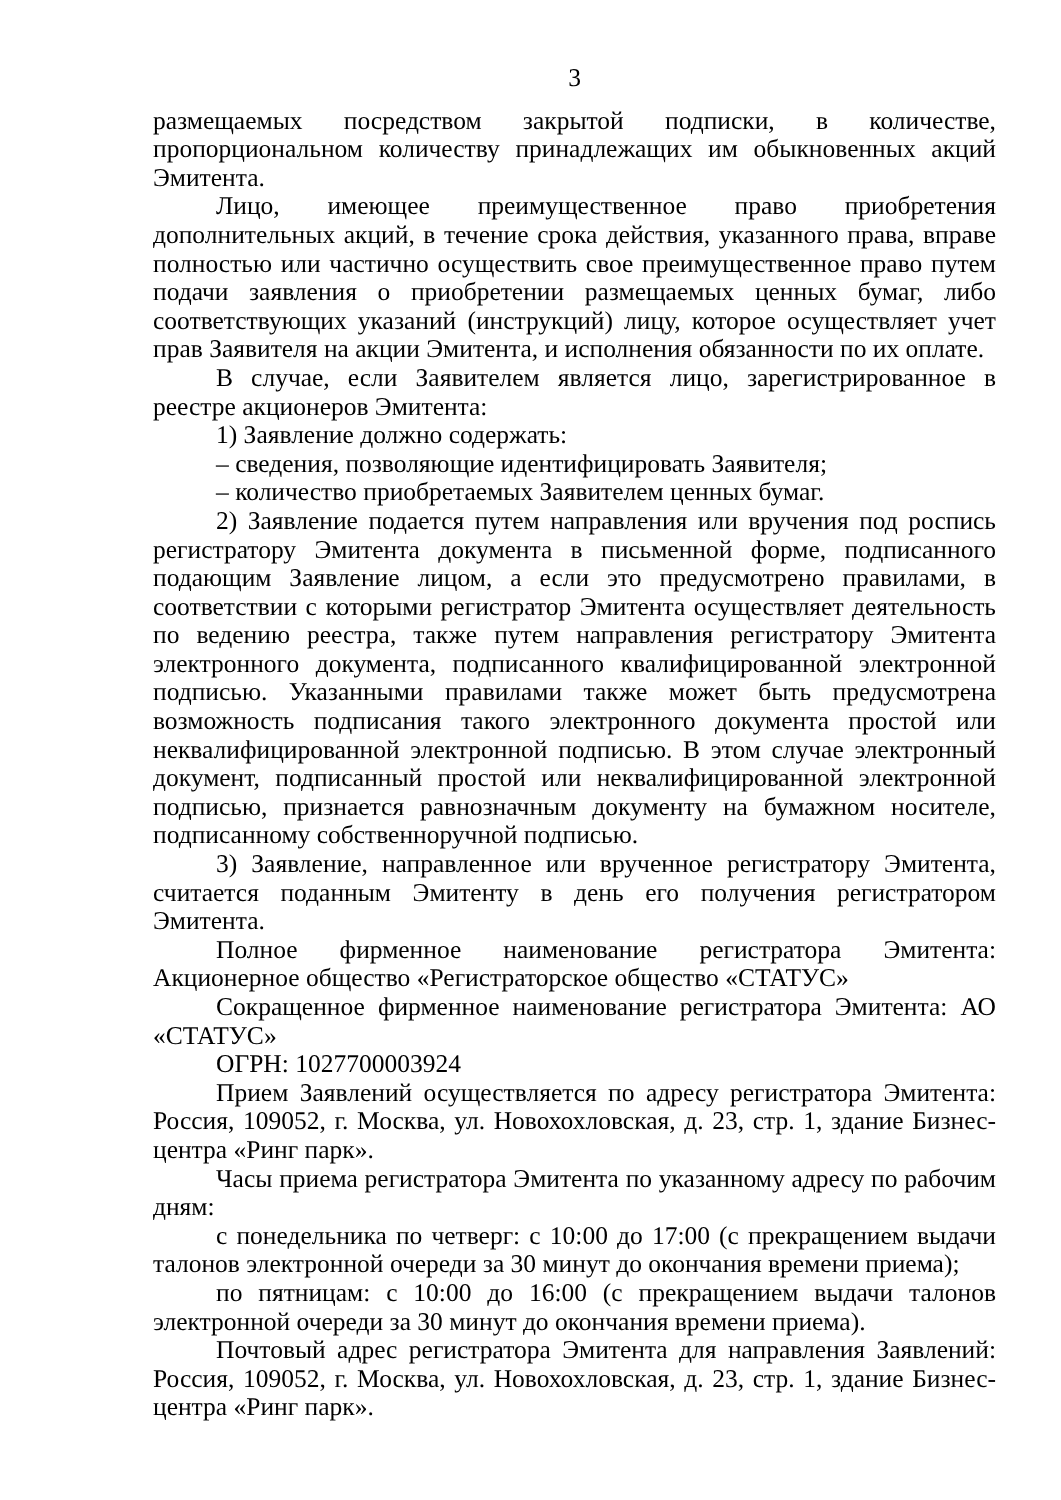3
размещаемых посредством закрытой подписки, в количестве, пропорциональном количеству принадлежащих им обыкновенных акций Эмитента.
Лицо, имеющее преимущественное право приобретения дополнительных акций, в течение срока действия, указанного права, вправе полностью или частично осуществить свое преимущественное право путем подачи заявления о приобретении размещаемых ценных бумаг, либо соответствующих указаний (инструкций) лицу, которое осуществляет учет прав Заявителя на акции Эмитента, и исполнения обязанности по их оплате.
В случае, если Заявителем является лицо, зарегистрированное в реестре акционеров Эмитента:
1) Заявление должно содержать:
– сведения, позволяющие идентифицировать Заявителя;
– количество приобретаемых Заявителем ценных бумаг.
2) Заявление подается путем направления или вручения под роспись регистратору Эмитента документа в письменной форме, подписанного подающим Заявление лицом, а если это предусмотрено правилами, в соответствии с которыми регистратор Эмитента осуществляет деятельность по ведению реестра, также путем направления регистратору Эмитента электронного документа, подписанного квалифицированной электронной подписью. Указанными правилами также может быть предусмотрена возможность подписания такого электронного документа простой или неквалифицированной электронной подписью. В этом случае электронный документ, подписанный простой или неквалифицированной электронной подписью, признается равнозначным документу на бумажном носителе, подписанному собственноручной подписью.
3) Заявление, направленное или врученное регистратору Эмитента, считается поданным Эмитенту в день его получения регистратором Эмитента.
Полное фирменное наименование регистратора Эмитента: Акционерное общество «Регистраторское общество «СТАТУС»
Сокращенное фирменное наименование регистратора Эмитента: АО «СТАТУС»
ОГРН: 1027700003924
Прием Заявлений осуществляется по адресу регистратора Эмитента: Россия, 109052, г. Москва, ул. Новохохловская, д. 23, стр. 1, здание Бизнес-центра «Ринг парк».
Часы приема регистратора Эмитента по указанному адресу по рабочим дням:
с понедельника по четверг: с 10:00 до 17:00 (с прекращением выдачи талонов электронной очереди за 30 минут до окончания времени приема);
по пятницам: с 10:00 до 16:00 (с прекращением выдачи талонов электронной очереди за 30 минут до окончания времени приема).
Почтовый адрес регистратора Эмитента для направления Заявлений: Россия, 109052, г. Москва, ул. Новохохловская, д. 23, стр. 1, здание Бизнес-центра «Ринг парк».